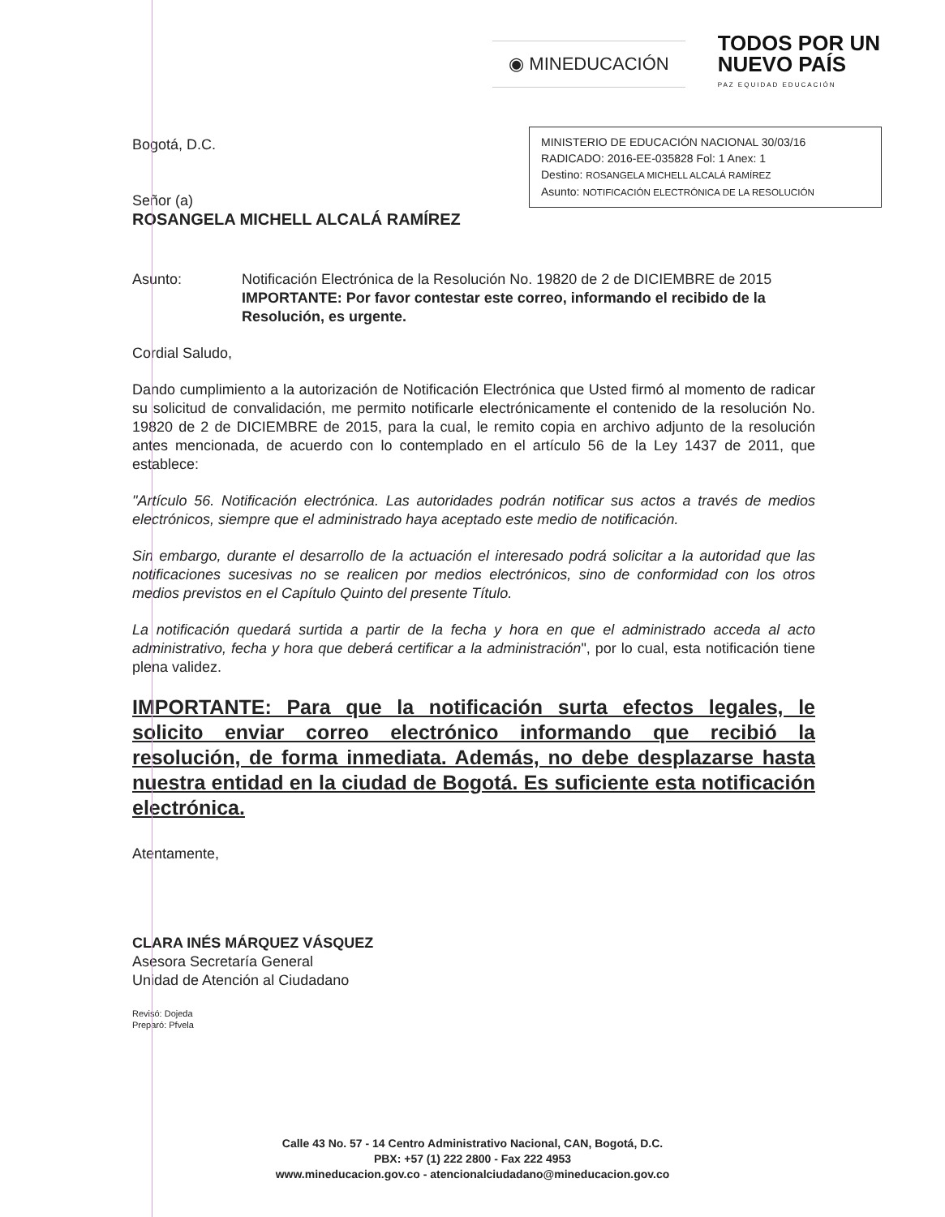◉ MINEDUCACIÓN
TODOS POR UN
NUEVO PAÍS
PAZ EQUIDAD EDUCACIÓN
Bogotá, D.C.
MINISTERIO DE EDUCACIÓN NACIONAL 30/03/16
RADICADO: 2016-EE-035828 Fol: 1 Anex: 1
Destino: ROSANGELA MICHELL ALCALÁ RAMÍREZ
Asunto: NOTIFICACIÓN ELECTRÓNICA DE LA RESOLUCIÓN
Señor (a)
ROSANGELA MICHELL ALCALÁ RAMÍREZ
Asunto: Notificación Electrónica de la Resolución No. 19820 de 2 de DICIEMBRE de 2015
IMPORTANTE: Por favor contestar este correo, informando el recibido de la Resolución, es urgente.
Cordial Saludo,
Dando cumplimiento a la autorización de Notificación Electrónica que Usted firmó al momento de radicar su solicitud de convalidación, me permito notificarle electrónicamente el contenido de la resolución No. 19820 de 2 de DICIEMBRE de 2015, para la cual, le remito copia en archivo adjunto de la resolución antes mencionada, de acuerdo con lo contemplado en el artículo 56 de la Ley 1437 de 2011, que establece:
"Artículo 56. Notificación electrónica. Las autoridades podrán notificar sus actos a través de medios electrónicos, siempre que el administrado haya aceptado este medio de notificación.
Sin embargo, durante el desarrollo de la actuación el interesado podrá solicitar a la autoridad que las notificaciones sucesivas no se realicen por medios electrónicos, sino de conformidad con los otros medios previstos en el Capítulo Quinto del presente Título.
La notificación quedará surtida a partir de la fecha y hora en que el administrado acceda al acto administrativo, fecha y hora que deberá certificar a la administración", por lo cual, esta notificación tiene plena validez.
IMPORTANTE: Para que la notificación surta efectos legales, le solicito enviar correo electrónico informando que recibió la resolución, de forma inmediata. Además, no debe desplazarse hasta nuestra entidad en la ciudad de Bogotá. Es suficiente esta notificación electrónica.
Atentamente,
CLARA INÉS MÁRQUEZ VÁSQUEZ
Asesora Secretaría General
Unidad de Atención al Ciudadano
Revisó: Dojeda
Preparó: Pfvela
Calle 43 No. 57 - 14 Centro Administrativo Nacional, CAN, Bogotá, D.C.
PBX: +57 (1) 222 2800 - Fax 222 4953
www.mineducacion.gov.co - atencionalciudadano@mineducacion.gov.co